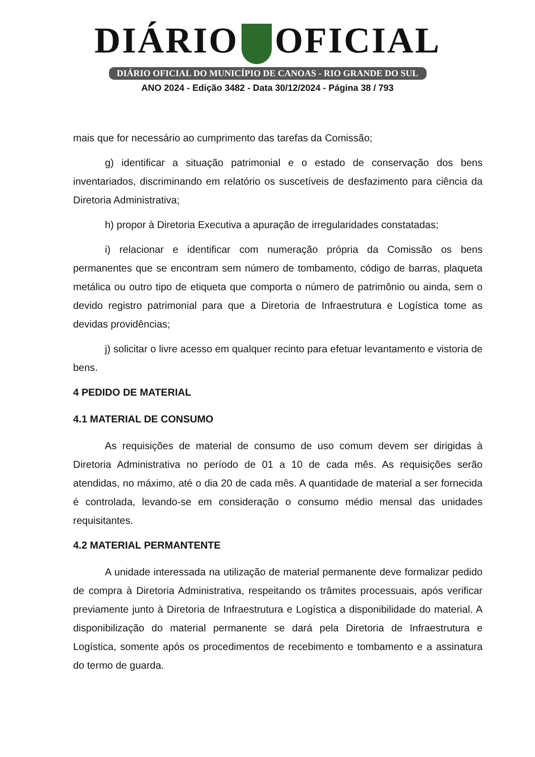DIÁRIO OFICIAL
DIÁRIO OFICIAL DO MUNICÍPIO DE CANOAS - RIO GRANDE DO SUL
ANO 2024 - Edição 3482 - Data 30/12/2024 - Página 38 / 793
mais que for necessário ao cumprimento das tarefas da Comissão;
g) identificar a situação patrimonial e o estado de conservação dos bens inventariados, discriminando em relatório os suscetíveis de desfazimento para ciência da Diretoria Administrativa;
h) propor à Diretoria Executiva a apuração de irregularidades constatadas;
i) relacionar e identificar com numeração própria da Comissão os bens permanentes que se encontram sem número de tombamento, código de barras, plaqueta metálica ou outro tipo de etiqueta que comporta o número de patrimônio ou ainda, sem o devido registro patrimonial para que a Diretoria de Infraestrutura e Logística tome as devidas providências;
j) solicitar o livre acesso em qualquer recinto para efetuar levantamento e vistoria de bens.
4 PEDIDO DE MATERIAL
4.1 MATERIAL DE CONSUMO
As requisições de material de consumo de uso comum devem ser dirigidas à Diretoria Administrativa no período de 01 a 10 de cada mês. As requisições serão atendidas, no máximo, até o dia 20 de cada mês. A quantidade de material a ser fornecida é controlada, levando-se em consideração o consumo médio mensal das unidades requisitantes.
4.2 MATERIAL PERMANTENTE
A unidade interessada na utilização de material permanente deve formalizar pedido de compra à Diretoria Administrativa, respeitando os trâmites processuais, após verificar previamente junto à Diretoria de Infraestrutura e Logística a disponibilidade do material. A disponibilização do material permanente se dará pela Diretoria de Infraestrutura e Logística, somente após os procedimentos de recebimento e tombamento e a assinatura do termo de guarda.